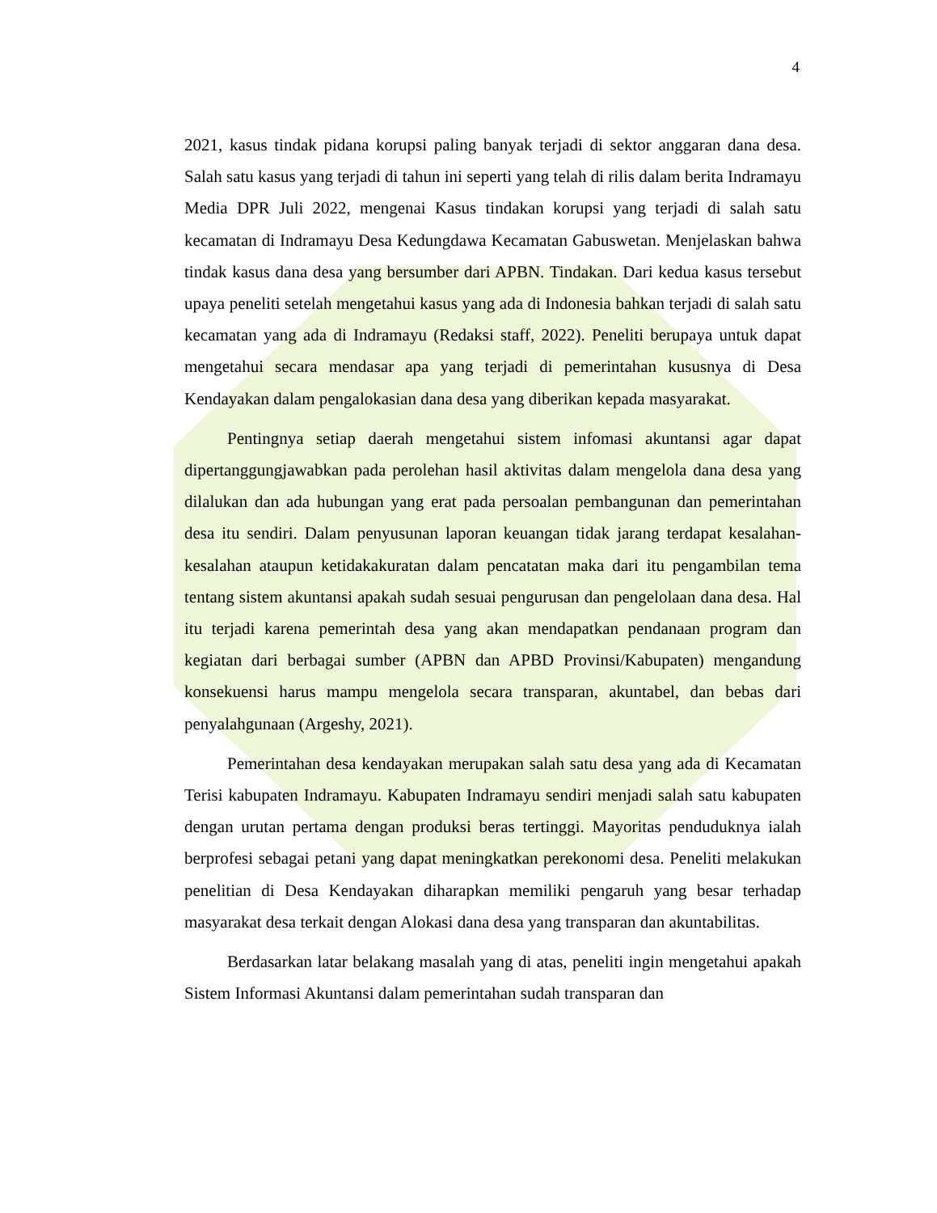4
2021, kasus tindak pidana korupsi paling banyak terjadi di sektor anggaran dana desa. Salah satu kasus yang terjadi di tahun ini seperti yang telah di rilis dalam berita Indramayu Media DPR Juli 2022, mengenai Kasus tindakan korupsi yang terjadi di salah satu kecamatan di Indramayu Desa Kedungdawa Kecamatan Gabuswetan. Menjelaskan bahwa tindak kasus dana desa yang bersumber dari APBN. Tindakan. Dari kedua kasus tersebut upaya peneliti setelah mengetahui kasus yang ada di Indonesia bahkan terjadi di salah satu kecamatan yang ada di Indramayu (Redaksi staff, 2022). Peneliti berupaya untuk dapat mengetahui secara mendasar apa yang terjadi di pemerintahan kususnya di Desa Kendayakan dalam pengalokasian dana desa yang diberikan kepada masyarakat.
Pentingnya setiap daerah mengetahui sistem infomasi akuntansi agar dapat dipertanggungjawabkan pada perolehan hasil aktivitas dalam mengelola dana desa yang dilalukan dan ada hubungan yang erat pada persoalan pembangunan dan pemerintahan desa itu sendiri. Dalam penyusunan laporan keuangan tidak jarang terdapat kesalahan-kesalahan ataupun ketidakakuratan dalam pencatatan maka dari itu pengambilan tema tentang sistem akuntansi apakah sudah sesuai pengurusan dan pengelolaan dana desa. Hal itu terjadi karena pemerintah desa yang akan mendapatkan pendanaan program dan kegiatan dari berbagai sumber (APBN dan APBD Provinsi/Kabupaten) mengandung konsekuensi harus mampu mengelola secara transparan, akuntabel, dan bebas dari penyalahgunaan (Argeshy, 2021).
Pemerintahan desa kendayakan merupakan salah satu desa yang ada di Kecamatan Terisi kabupaten Indramayu. Kabupaten Indramayu sendiri menjadi salah satu kabupaten dengan urutan pertama dengan produksi beras tertinggi. Mayoritas penduduknya ialah berprofesi sebagai petani yang dapat meningkatkan perekonomi desa. Peneliti melakukan penelitian di Desa Kendayakan diharapkan memiliki pengaruh yang besar terhadap masyarakat desa terkait dengan Alokasi dana desa yang transparan dan akuntabilitas.
Berdasarkan latar belakang masalah yang di atas, peneliti ingin mengetahui apakah Sistem Informasi Akuntansi dalam pemerintahan sudah transparan dan